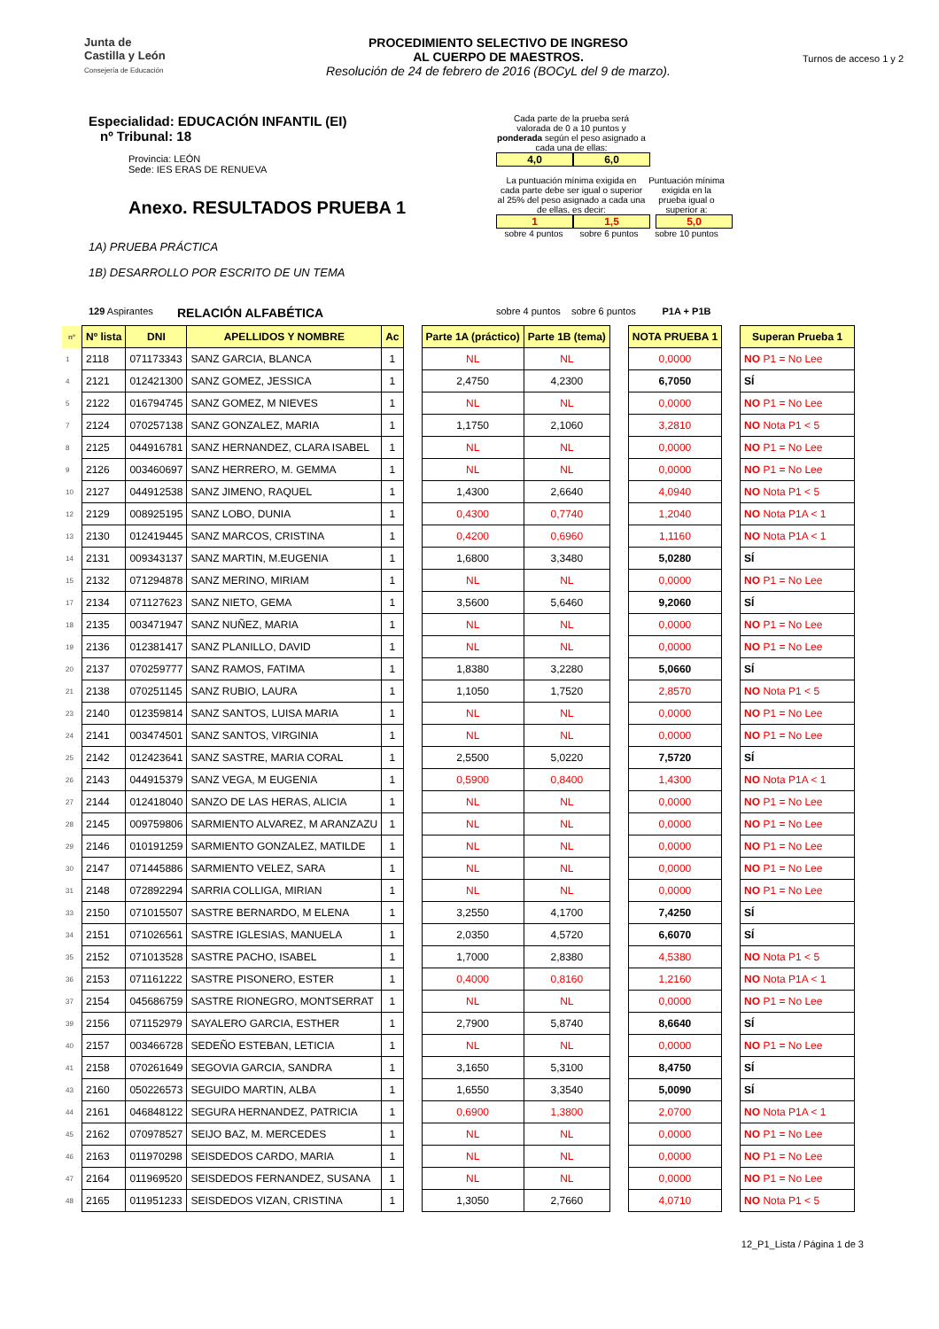Junta de
Castilla y León
Consejería de Educación
PROCEDIMIENTO SELECTIVO DE INGRESO
AL CUERPO DE MAESTROS.
Resolución de 24 de febrero de 2016 (BOCyL del 9 de marzo).
Turnos de acceso 1 y 2
Especialidad: EDUCACIÓN INFANTIL (EI)
nº Tribunal: 18
Provincia: LEÓN
Sede: IES ERAS DE RENUEVA
Anexo. RESULTADOS PRUEBA 1
1A) PRUEBA PRÁCTICA
1B) DESARROLLO POR ESCRITO DE UN TEMA
Cada parte de la prueba será valorada de 0 a 10 puntos y ponderada según el peso asignado a cada una de ellas:
4,0 6,0
La puntuación mínima exigida en cada parte debe ser igual o superior al 25% del peso asignado a cada una de ellas, es decir:
Puntuación mínima exigida en la prueba igual o superior a:
1 1,5 5,0
sobre 4 puntos sobre 6 puntos sobre 10 puntos
129 Aspirantes RELACIÓN ALFABÉTICA sobre 4 puntos sobre 6 puntos P1A + P1B
| nº | Nº lista | DNI | APELLIDOS Y NOMBRE | Ac | | Parte 1A (práctico) | Parte 1B (tema) | | NOTA PRUEBA 1 | | Superan Prueba 1 |
| 1 | 2118 | 071173343 | SANZ GARCIA, BLANCA | 1 | | NL | NL | | 0,0000 | | NO P1 = No Lee |
| 4 | 2121 | 012421300 | SANZ GOMEZ, JESSICA | 1 | | 2,4750 | 4,2300 | | 6,7050 | | SÍ |
| 5 | 2122 | 016794745 | SANZ GOMEZ, M NIEVES | 1 | | NL | NL | | 0,0000 | | NO P1 = No Lee |
| 7 | 2124 | 070257138 | SANZ GONZALEZ, MARIA | 1 | | 1,1750 | 2,1060 | | 3,2810 | | NO Nota P1 < 5 |
| 8 | 2125 | 044916781 | SANZ HERNANDEZ, CLARA ISABEL | 1 | | NL | NL | | 0,0000 | | NO P1 = No Lee |
| 9 | 2126 | 003460697 | SANZ HERRERO, M. GEMMA | 1 | | NL | NL | | 0,0000 | | NO P1 = No Lee |
| 10 | 2127 | 044912538 | SANZ JIMENO, RAQUEL | 1 | | 1,4300 | 2,6640 | | 4,0940 | | NO Nota P1 < 5 |
| 12 | 2129 | 008925195 | SANZ LOBO, DUNIA | 1 | | 0,4300 | 0,7740 | | 1,2040 | | NO Nota P1A < 1 |
| 13 | 2130 | 012419445 | SANZ MARCOS, CRISTINA | 1 | | 0,4200 | 0,6960 | | 1,1160 | | NO Nota P1A < 1 |
| 14 | 2131 | 009343137 | SANZ MARTIN, M.EUGENIA | 1 | | 1,6800 | 3,3480 | | 5,0280 | | SÍ |
| 15 | 2132 | 071294878 | SANZ MERINO, MIRIAM | 1 | | NL | NL | | 0,0000 | | NO P1 = No Lee |
| 17 | 2134 | 071127623 | SANZ NIETO, GEMA | 1 | | 3,5600 | 5,6460 | | 9,2060 | | SÍ |
| 18 | 2135 | 003471947 | SANZ NUÑEZ, MARIA | 1 | | NL | NL | | 0,0000 | | NO P1 = No Lee |
| 19 | 2136 | 012381417 | SANZ PLANILLO, DAVID | 1 | | NL | NL | | 0,0000 | | NO P1 = No Lee |
| 20 | 2137 | 070259777 | SANZ RAMOS, FATIMA | 1 | | 1,8380 | 3,2280 | | 5,0660 | | SÍ |
| 21 | 2138 | 070251145 | SANZ RUBIO, LAURA | 1 | | 1,1050 | 1,7520 | | 2,8570 | | NO Nota P1 < 5 |
| 23 | 2140 | 012359814 | SANZ SANTOS, LUISA MARIA | 1 | | NL | NL | | 0,0000 | | NO P1 = No Lee |
| 24 | 2141 | 003474501 | SANZ SANTOS, VIRGINIA | 1 | | NL | NL | | 0,0000 | | NO P1 = No Lee |
| 25 | 2142 | 012423641 | SANZ SASTRE, MARIA CORAL | 1 | | 2,5500 | 5,0220 | | 7,5720 | | SÍ |
| 26 | 2143 | 044915379 | SANZ VEGA, M EUGENIA | 1 | | 0,5900 | 0,8400 | | 1,4300 | | NO Nota P1A < 1 |
| 27 | 2144 | 012418040 | SANZO DE LAS HERAS, ALICIA | 1 | | NL | NL | | 0,0000 | | NO P1 = No Lee |
| 28 | 2145 | 009759806 | SARMIENTO ALVAREZ, M ARANZAZU | 1 | | NL | NL | | 0,0000 | | NO P1 = No Lee |
| 29 | 2146 | 010191259 | SARMIENTO GONZALEZ, MATILDE | 1 | | NL | NL | | 0,0000 | | NO P1 = No Lee |
| 30 | 2147 | 071445886 | SARMIENTO VELEZ, SARA | 1 | | NL | NL | | 0,0000 | | NO P1 = No Lee |
| 31 | 2148 | 072892294 | SARRIA COLLIGA, MIRIAN | 1 | | NL | NL | | 0,0000 | | NO P1 = No Lee |
| 33 | 2150 | 071015507 | SASTRE BERNARDO, M ELENA | 1 | | 3,2550 | 4,1700 | | 7,4250 | | SÍ |
| 34 | 2151 | 071026561 | SASTRE IGLESIAS, MANUELA | 1 | | 2,0350 | 4,5720 | | 6,6070 | | SÍ |
| 35 | 2152 | 071013528 | SASTRE PACHO, ISABEL | 1 | | 1,7000 | 2,8380 | | 4,5380 | | NO Nota P1 < 5 |
| 36 | 2153 | 071161222 | SASTRE PISONERO, ESTER | 1 | | 0,4000 | 0,8160 | | 1,2160 | | NO Nota P1A < 1 |
| 37 | 2154 | 045686759 | SASTRE RIONEGRO, MONTSERRAT | 1 | | NL | NL | | 0,0000 | | NO P1 = No Lee |
| 39 | 2156 | 071152979 | SAYALERO GARCIA, ESTHER | 1 | | 2,7900 | 5,8740 | | 8,6640 | | SÍ |
| 40 | 2157 | 003466728 | SEDEÑO ESTEBAN, LETICIA | 1 | | NL | NL | | 0,0000 | | NO P1 = No Lee |
| 41 | 2158 | 070261649 | SEGOVIA GARCIA, SANDRA | 1 | | 3,1650 | 5,3100 | | 8,4750 | | SÍ |
| 43 | 2160 | 050226573 | SEGUIDO MARTIN, ALBA | 1 | | 1,6550 | 3,3540 | | 5,0090 | | SÍ |
| 44 | 2161 | 046848122 | SEGURA HERNANDEZ, PATRICIA | 1 | | 0,6900 | 1,3800 | | 2,0700 | | NO Nota P1A < 1 |
| 45 | 2162 | 070978527 | SEIJO BAZ, M. MERCEDES | 1 | | NL | NL | | 0,0000 | | NO P1 = No Lee |
| 46 | 2163 | 011970298 | SEISDEDOS CARDO, MARIA | 1 | | NL | NL | | 0,0000 | | NO P1 = No Lee |
| 47 | 2164 | 011969520 | SEISDEDOS FERNANDEZ, SUSANA | 1 | | NL | NL | | 0,0000 | | NO P1 = No Lee |
| 48 | 2165 | 011951233 | SEISDEDOS VIZAN, CRISTINA | 1 | | 1,3050 | 2,7660 | | 4,0710 | | NO Nota P1 < 5 |
12_P1_Lista / Página 1 de 3